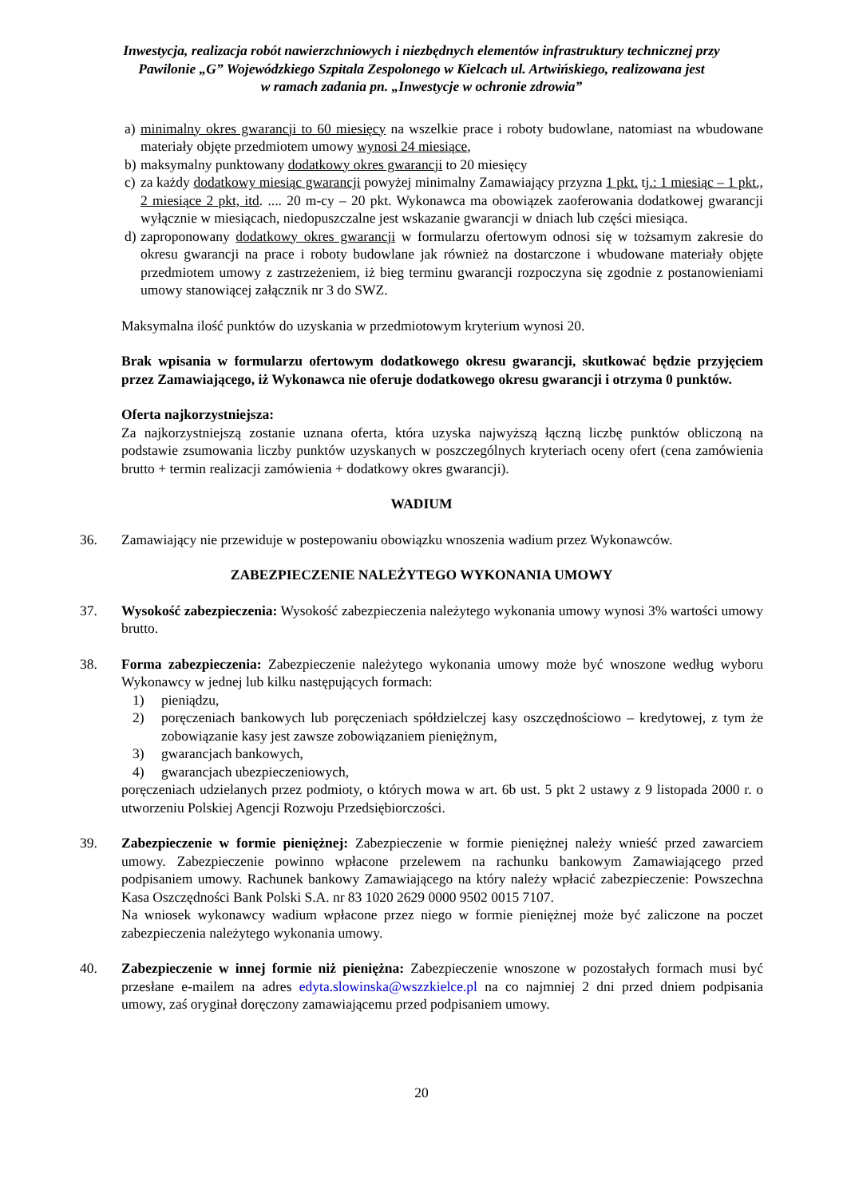Inwestycja, realizacja robót nawierzchniowych i niezbędnych elementów infrastruktury technicznej przy
Pawilonie „G” Wojewódzkiego Szpitala Zespolonego w Kielcach ul. Artwińskiego, realizowana jest
w ramach zadania pn. „Inwestycje w ochronie zdrowia”
a)
minimalny okres gwarancji to 60 miesięcy na wszelkie prace i roboty budowlane, natomiast na wbudowane materiały objęte przedmiotem umowy wynosi 24 miesiące,
b)
maksymalny punktowany dodatkowy okres gwarancji to 20 miesięcy
c)
za każdy dodatkowy miesiąc gwarancji powyżej minimalny Zamawiający przyzna 1 pkt. tj.: 1 miesiąc – 1 pkt., 2 miesiące 2 pkt, itd. .... 20 m-cy – 20 pkt. Wykonawca ma obowiązek zaoferowania dodatkowej gwarancji wyłącznie w miesiącach, niedopuszczalne jest wskazanie gwarancji w dniach lub części miesiąca.
d)
zaproponowany dodatkowy okres gwarancji w formularzu ofertowym odnosi się w tożsamym zakresie do okresu gwarancji na prace i roboty budowlane jak również na dostarczone i wbudowane materiały objęte przedmiotem umowy z zastrzeżeniem, iż bieg terminu gwarancji rozpoczyna się zgodnie z postanowieniami umowy stanowiącej załącznik nr 3 do SWZ.
Maksymalna ilość punktów do uzyskania w przedmiotowym kryterium wynosi 20.
Brak wpisania w formularzu ofertowym dodatkowego okresu gwarancji, skutkować będzie przyjęciem przez Zamawiającego, iż Wykonawca nie oferuje dodatkowego okresu gwarancji i otrzyma 0 punktów.
Oferta najkorzystniejsza:
Za najkorzystniejszą zostanie uznana oferta, która uzyska najwyższą łączną liczbę punktów obliczoną na podstawie zsumowania liczby punktów uzyskanych w poszczególnych kryteriach oceny ofert (cena zamówienia brutto + termin realizacji zamówienia + dodatkowy okres gwarancji).
WADIUM
36. Zamawiający nie przewiduje w postepowaniu obowiązku wnoszenia wadium przez Wykonawców.
ZABEZPIECZENIE NALEŻYTEGO WYKONANIA UMOWY
37. Wysokość zabezpieczenia: Wysokość zabezpieczenia należytego wykonania umowy wynosi 3% wartości umowy brutto.
38. Forma zabezpieczenia: Zabezpieczenie należytego wykonania umowy może być wnoszone według wyboru Wykonawcy w jednej lub kilku następujących formach:
1) pieniądzu,
2) poręczeniach bankowych lub poręczeniach spółdzielczej kasy oszczędnościowo – kredytowej, z tym że zobowiązanie kasy jest zawsze zobowiązaniem pieniężnym,
3) gwarancjach bankowych,
4) gwarancjach ubezpieczeniowych,
poręczeniach udzielanych przez podmioty, o których mowa w art. 6b ust. 5 pkt 2 ustawy z 9 listopada 2000 r. o utworzeniu Polskiej Agencji Rozwoju Przedsiębiorczości.
39. Zabezpieczenie w formie pieniężnej: Zabezpieczenie w formie pieniężnej należy wnieść przed zawarciem umowy. Zabezpieczenie powinno wpłacone przelewem na rachunku bankowym Zamawiającego przed podpisaniem umowy. Rachunek bankowy Zamawiającego na który należy wpłacić zabezpieczenie: Powszechna Kasa Oszczędności Bank Polski S.A. nr 83 1020 2629 0000 9502 0015 7107.
Na wniosek wykonawcy wadium wpłacone przez niego w formie pieniężnej może być zaliczone na poczet zabezpieczenia należytego wykonania umowy.
40. Zabezpieczenie w innej formie niż pieniężna: Zabezpieczenie wnoszone w pozostałych formach musi być przesłane e-mailem na adres edyta.slowinska@wszzkielce.pl na co najmniej 2 dni przed dniem podpisania umowy, zaś oryginał doręczony zamawiającemu przed podpisaniem umowy.
20